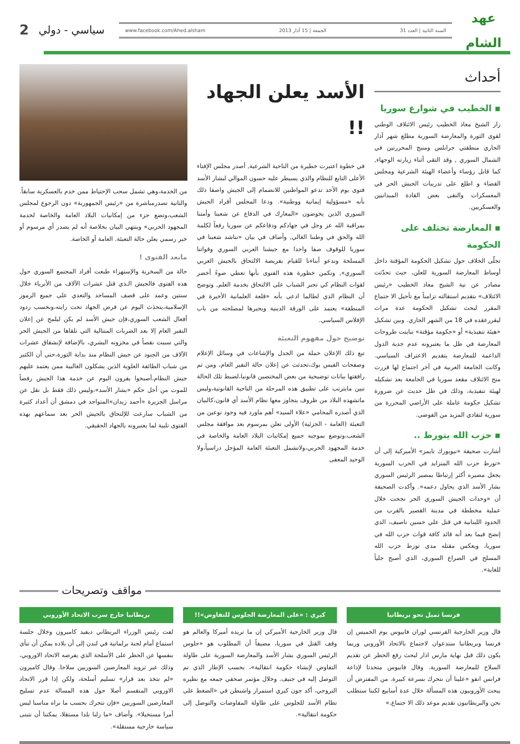عهد
الشام
www.facebook.com/Ahed.alsham الجمعة | 15 آذار 2013 السنة الثانية | العدد 31
سياسي - دولي
2
أحداث
▪ الخطيب في شوارع سوريا
زار الشيخ معاذ الخطيب رئيس الائتلاف الوطني لقوى الثورة والمعارضة السورية مطلع شهر آذار الجاري منطقتي جرابلس ومنبج المحررتين في الشمال السوري , وقد التقى أثناء زيارته الوجهاء, كما قابل رؤساء وأعضاء الهيئة الشرعية ومجلس القضاء و اطلع على تدريبات الجيش الحر في المعسكرات والتقى بعض القادة الميدانيين والعسكريين.
▪ المعارضة تختلف على الحكومة
تجلّى الخلاف حول تشكيل الحكومة المؤقتة داخل أوساط المعارضة السورية للعلن، حيث تحدّثت مصادر عن نية الشيخ معاذ الخطيب «رئيس الائتلاف» بتقديم استقالته تزامناً مع تأجيل الا جتماع المقرر لبحث تشكيل الحكومة عدة مرات ليقررعقده في 18 من الشهر الجاري. وبين تشكيل «هيئة تنفيذية» أو «حكومة مؤقتة» تباينت طروحات المعارضة في ظل ما يعتبرونه عدم جدية الدول الداعمة للمعارضة بتقديم الاعتراف السياسي. وكانت الجامعة العربية في آخر اجتماع لها قررت منح الائتلاف مقعد سوريا في الجامعة بعد تشكيله لهيئة تنفيذية، وذلك في ظل حديث عن ضرورة تشكيل حكومة عاملة على الأراضي المحررة من سورية لتفادي المزيد من الفوضى.
▪ حزب الله يتورط ..
أشارت صحيفة «نيويورك تايمز» الأميركية إلى أن «تورط حزب الله المتزايد في الحرب السورية يجعل مصيره أكثر إرتباطا بمصير الرئيس السوري بشار الأسد الذي يحاول دعمه». وأكدت الصحيفة أن «وحدات الجيش السوري الحر نجحت خلال عملية مخططة في مدينة القصير بالقرب من الحدود اللبنانية في قتل علي حسين ناصيف، الذي إتضح فيما بعد أنه قائد كافة قوات حزب الله في سوريا، ويعكس مقتله مدى تورط حزب الله المسلح في الصراع السوري، الذي أصبح جلياً للغاية».
الأسد يعلن الجهاد !!
في خطوة اعتبرت خطيرة من الناحية الشرعية, أصدر مجلس الإفتاء الأعلى التابع للنظام والذي يسيطر عليه حسون الموالي لبشار الأسد فتوى يوم الأحد تدعو المواطنين للانضمام إلى الجيش واصفا ذلك بأنه «مسؤولية إيمانية ووطنية». ودعا المجلس أفراد الجيش السوري الذين يخوضون «المعارك في الدفاع عن شعبنا وأمتنا بمراقبة الله عز وجل في جهادكم ودفاعكم عن سوريا رفعاً لكلمة الله والحق في وطننا الغالي, وأضاف في بيان «نناشد شعبنا في سوريا للوقوف صفا واحدا مع جيشنا العربي السوري وقواتنا المسلحة وندعو أبناءنا للقيام بفريضة الالتحاق بالجيش العربي السوري», وتكمن خطورة هذه الفتوى بأنها تعطي ضوءً أخضر لقوات النظام كي تجبر الشباب على الالتحاق بخدمة العلم, وتوضح أن النظام الذي لطالما ادعى بأنه «قلعة العلمانية الأخيرة في المنطقة» يعتمد على الورقة الدينية ويجيرها لمصلحته من باب الإفلاس السياسي.
توضيح حول مفهوم التعبئة
تبع ذلك الإعلان حملة من الجدل والإشاعات في وسائل الإعلام وصفحات الفيس بوك،تحدثت عن إعلان حالة النفير العام، ومن ثم رافقتها بيانات توضيحية من بعض المختصين قانونيا،لضبط تلك الحالة تبين مايترتب على تطبيق هذه المرحلة من الناحية القانونية،وليس ماتشهده البلاد من ظروف يتجاوز معها نظام الأسد أي قانون،كالبيان الذي أصدره المحامي «علاء السيد» أهم ماورد فيه وجود نوعين من التعبئة (العامة - الجزئية) الأولى تعلن بمرسوم بعد موافقة مجلس الشعب،وتوضع بموجبه جميع إمكانيات البلاد العامة والخاصة في خدمة المجهود الحربي،ولاتشمل التعبئة العامة المؤجل دراسياً،ولا الوحيد المعفى
من الخدمة،وهي تشمل سحب الإحتياط ممن خدم بالعسكرية سابقاً. والثانية تصدرمباشرة من «رئيس الجمهورية» دون الرجوع لمجلس الشعب،وتضع جزء من إمكانيات البلاد العامة والخاصة لخدمة المجهود الحربي» وينتهي البيان بخلاصة أنه لم يصدر أي مرسوم أو خبر رسمي يعلن حالة التعبئة. العامة أو الخاصة.
مابعد الفتوى !
حالة من السخرية والإستهزاء طبعت أفراد المجتمع السوري حول هذه الفتوى فالجيش الـذي قتل عشرات الآلاف من الأبرياء خلال سنتين وعمد على قصف المساجد والتعدي على جميع الرموز الإسلامية،يتحدَث اليوم عن فرض الجهاد تحت رايته،وبحسب ردود أفعال الشعب السوري،فإن جيش الأسد لم يكن ليلمح عن إعلان النفير العام إلا بعد الضربات المتتالية التي تلقاها من الجيش الحر والتي سببت نقصاً في مخزونه البشري، بالإضافة لإنشقاق عشرات الآلاف من الجنود عن جيش النظام منذ بداية الثورة،حتى أن الكثير من شباب الطائفة العلوية الذين يشكلون الغالبية ممن يعتمد عليهم جيش النظام،أصبحوا يفرون اليوم عن خدمة هذا الجيش رفضاً للموت من أجل حكم «بشار الأسد»،وليس ذلك فقط بل نقل عن مراسل الجزيرة «أحمد زيدان»المتواجد في دمشق أن أعداد كثيرة من الشباب سارعت للإلتحاق بالجيش الحر بعد سماعهم بهذه الفتوى تلبية لما يعتبرونه بالجهاد الحقيقي.
مواقف وتصريحات
فرنسا تميل نحو بريطانيا
قال وزير الخارجية الفرنسي لوران فابيوس يوم الخميس إن فرنسا وبريطانيا ستدعوان لاجتماع بالاتحاد الأوروبي وربما يكون ذلك قبل نهاية مارس اذار لبحث رفع الحظر عن تقديم السلاح للمعارضة السورية. وقال فابيوس متحدثا لإذاعة فرانس انفو «علينا أن نتحرك بسرعة كبيرة. من المفترض أن يبحث الأوروبيون هذه المسألة خلال عدة أسابيع لكننا سنطلب نحن والبريطانيون تقديم موعد ذلك الا جتماع.»
كيري : «على المعارضة الجلوس للتفاوض»!!
قال وزير الخارجية الأميركي إن ما تريده أميركا والعالم هو وقف القتل في سوريا، مضيفاً أن المطلوب هو «جلوس الرئيس السوري بشار الأسد والمعارضة السورية على طاولة التفاوض لإنشاء حكومة انتقالية»، بحسب الإطار الذي تم التوصل إليه في جنيف. وخلال مؤتمر صحفي جمعه مع نظيره النروجي، أكد جون كيري استمرار واشنطن في «الضغط على نظام الأسد للجلوس على طاولة المفاوضات والتوصل إلى حكومة انتقالية».
بريطانيا خارج سرب الاتحاد الأوروبي
لفت رئيس الوزراء البريطاني ديفيد كاميرون وخلال جلسة استماع أمام لجنة برلمانية في لندن إلى أن بلاده يمكن أن تنأى بنفسها عن الحظر على الأسلحة الذي يفرضه الاتحاد الاوروبي، وذلك عبر تزويد المعارضين السوريين سلاحا. وقال كاميرون «لم نتخذ بعد قرار» تسليم أسلحة، ولكن إذا قرر الاتحاد الاوروبي المنقسم أصلا حول هذه المسالة عدم تسليح المعارضين السوريين «فإن نتحرك بحسب ما نراه مناسبا ليس أمرا مستحيلا». وأضاف «ما زلنا بلدا مستقلا، يمكننا أن نتبنى سياسة خارجية مستقلة».